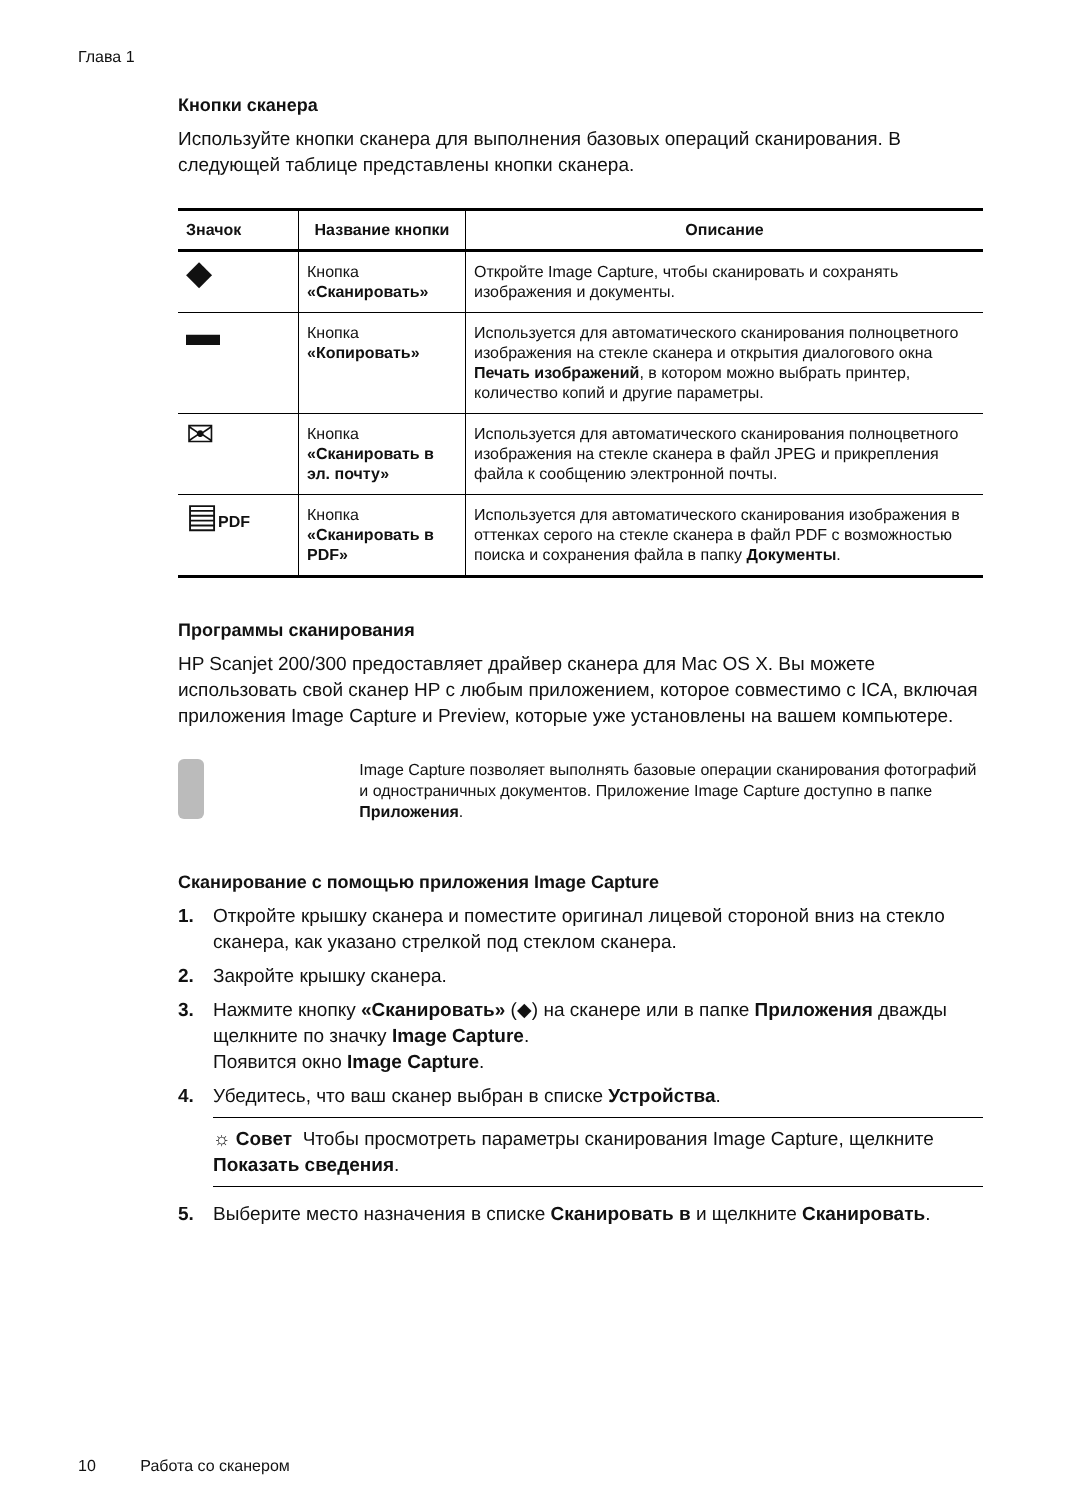Глава 1
Кнопки сканера
Используйте кнопки сканера для выполнения базовых операций сканирования. В следующей таблице представлены кнопки сканера.
| Значок | Название кнопки | Описание |
| --- | --- | --- |
| ◆ | Кнопка «Сканировать» | Откройте Image Capture, чтобы сканировать и сохранять изображения и документы. |
| ▬ | Кнопка «Копировать» | Используется для автоматического сканирования полноцветного изображения на стекле сканера и открытия диалогового окна Печать изображений , в котором можно выбрать принтер, количество копий и другие параметры. |
| ✉ | Кнопка «Сканировать в эл. почту» | Используется для автоматического сканирования полноцветного изображения на стекле сканера в файл JPEG и прикрепления файла к сообщению электронной почты. |
| ▤ PDF | Кнопка «Сканировать в PDF» | Используется для автоматического сканирования изображения в оттенках серого на стекле сканера в файл PDF с возможностью поиска и сохранения файла в папку Документы . |
Программы сканирования
HP Scanjet 200/300 предоставляет драйвер сканера для Mac OS X. Вы можете использовать свой сканер HP с любым приложением, которое совместимо с ICA, включая приложения Image Capture и Preview, которые уже установлены на вашем компьютере.
Image Capture позволяет выполнять базовые операции сканирования фотографий и одностраничных документов. Приложение Image Capture доступно в папке Приложения.
Сканирование с помощью приложения Image Capture
1. Откройте крышку сканера и поместите оригинал лицевой стороной вниз на стекло сканера, как указано стрелкой под стеклом сканера.
2. Закройте крышку сканера.
3. Нажмите кнопку «Сканировать» (◆) на сканере или в папке Приложения дважды щелкните по значку Image Capture.
Появится окно Image Capture.
4. Убедитесь, что ваш сканер выбран в списке Устройства.
☼ Совет Чтобы просмотреть параметры сканирования Image Capture, щелкните Показать сведения.
5. Выберите место назначения в списке Сканировать в и щелкните Сканировать.
10 Работа со сканером